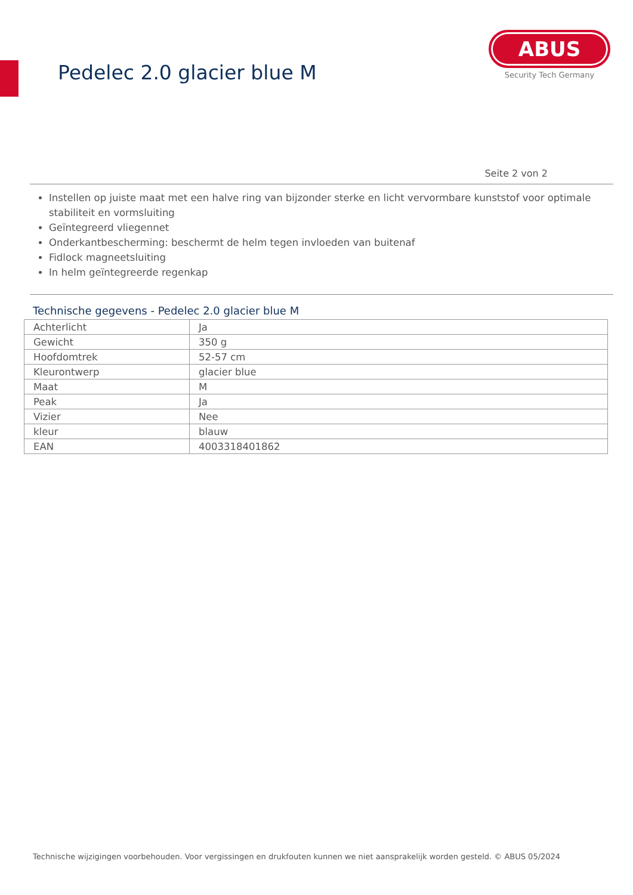Pedelec 2.0 glacier blue M
ABUS
Security Tech Germany
Seite 2 von 2
Instellen op juiste maat met een halve ring van bijzonder sterke en licht vervormbare kunststof voor optimale stabiliteit en vormsluiting
Geïntegreerd vliegennet
Onderkantbescherming: beschermt de helm tegen invloeden van buitenaf
Fidlock magneetsluiting
In helm geïntegreerde regenkap
Technische gegevens - Pedelec 2.0 glacier blue M
| Achterlicht | Ja |
| Gewicht | 350 g |
| Hoofdomtrek | 52-57 cm |
| Kleurontwerp | glacier blue |
| Maat | M |
| Peak | Ja |
| Vizier | Nee |
| kleur | blauw |
| EAN | 4003318401862 |
Technische wijzigingen voorbehouden. Voor vergissingen en drukfouten kunnen we niet aansprakelijk worden gesteld. © ABUS 05/2024